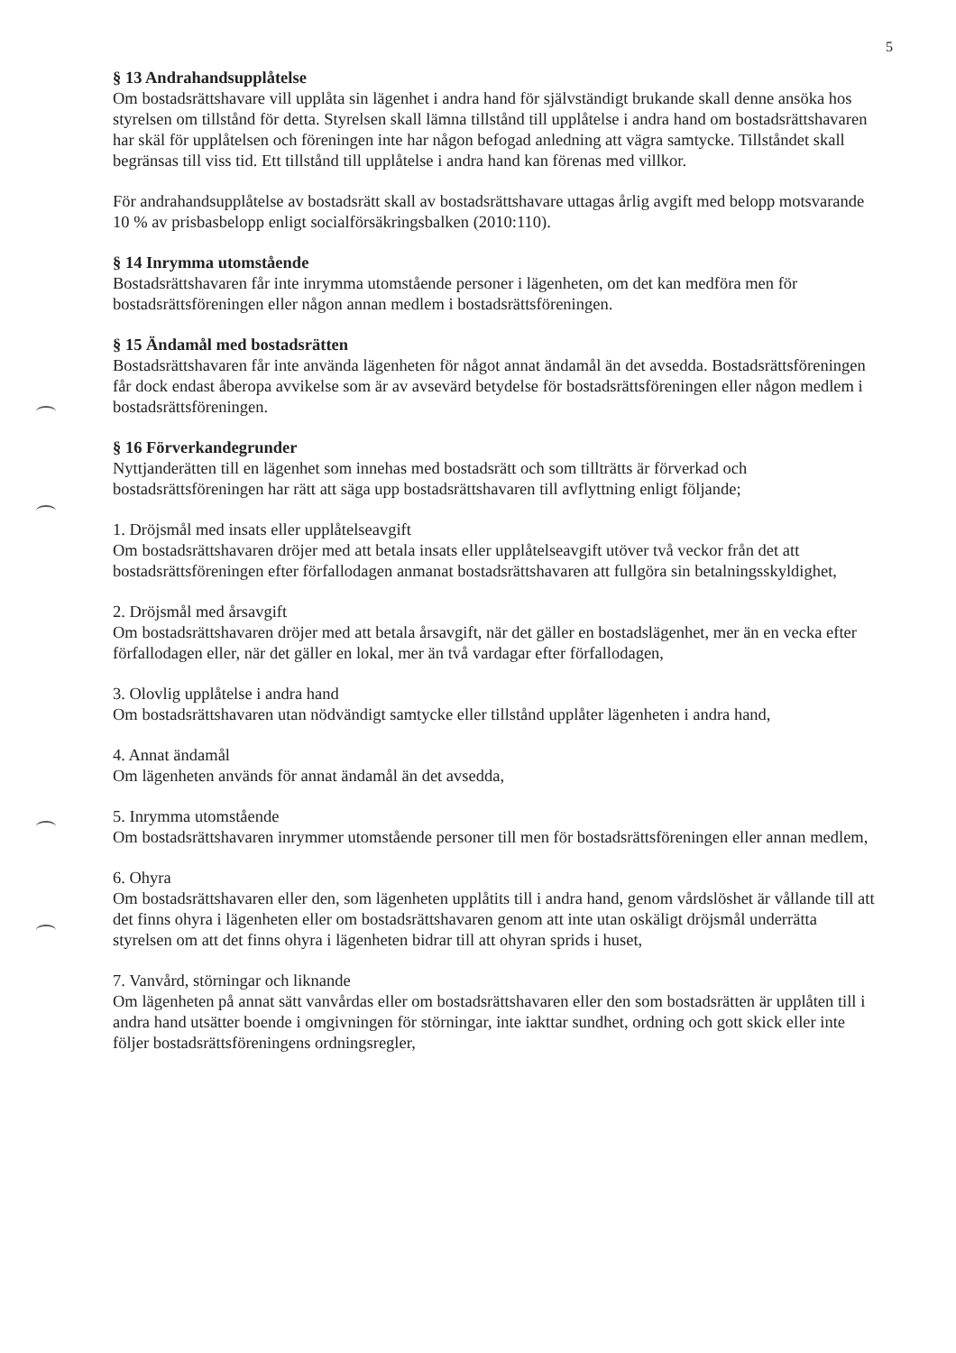5
§ 13 Andrahandsupplåtelse
Om bostadsrättshavare vill upplåta sin lägenhet i andra hand för självständigt brukande skall denne ansöka hos styrelsen om tillstånd för detta. Styrelsen skall lämna tillstånd till upplåtelse i andra hand om bostadsrättshavaren har skäl för upplåtelsen och föreningen inte har någon befogad anledning att vägra samtycke. Tillståndet skall begränsas till viss tid. Ett tillstånd till upplåtelse i andra hand kan förenas med villkor.
För andrahandsupplåtelse av bostadsrätt skall av bostadsrättshavare uttagas årlig avgift med belopp motsvarande 10 % av prisbasbelopp enligt socialförsäkringsbalken (2010:110).
§ 14 Inrymma utomstående
Bostadsrättshavaren får inte inrymma utomstående personer i lägenheten, om det kan medföra men för bostadsrättsföreningen eller någon annan medlem i bostadsrättsföreningen.
§ 15 Ändamål med bostadsrätten
Bostadsrättshavaren får inte använda lägenheten för något annat ändamål än det avsedda. Bostadsrättsföreningen får dock endast åberopa avvikelse som är av avsevärd betydelse för bostadsrättsföreningen eller någon medlem i bostadsrättsföreningen.
§ 16 Förverkandegrunder
Nyttjanderätten till en lägenhet som innehas med bostadsrätt och som tillträtts är förverkad och bostadsrättsföreningen har rätt att säga upp bostadsrättshavaren till avflyttning enligt följande;
1. Dröjsmål med insats eller upplåtelseavgift
Om bostadsrättshavaren dröjer med att betala insats eller upplåtelseavgift utöver två veckor från det att bostadsrättsföreningen efter förfallodagen anmanat bostadsrättshavaren att fullgöra sin betalningsskyldighet,
2. Dröjsmål med årsavgift
Om bostadsrättshavaren dröjer med att betala årsavgift, när det gäller en bostadslägenhet, mer än en vecka efter förfallodagen eller, när det gäller en lokal, mer än två vardagar efter förfallodagen,
3. Olovlig upplåtelse i andra hand
Om bostadsrättshavaren utan nödvändigt samtycke eller tillstånd upplåter lägenheten i andra hand,
4. Annat ändamål
Om lägenheten används för annat ändamål än det avsedda,
5. Inrymma utomstående
Om bostadsrättshavaren inrymmer utomstående personer till men för bostadsrättsföreningen eller annan medlem,
6. Ohyra
Om bostadsrättshavaren eller den, som lägenheten upplåtits till i andra hand, genom vårdslöshet är vållande till att det finns ohyra i lägenheten eller om bostadsrättshavaren genom att inte utan oskäligt dröjsmål underrätta styrelsen om att det finns ohyra i lägenheten bidrar till att ohyran sprids i huset,
7. Vanvård, störningar och liknande
Om lägenheten på annat sätt vanvårdas eller om bostadsrättshavaren eller den som bostadsrätten är upplåten till i andra hand utsätter boende i omgivningen för störningar, inte iakttar sundhet, ordning och gott skick eller inte följer bostadsrättsföreningens ordningsregler,